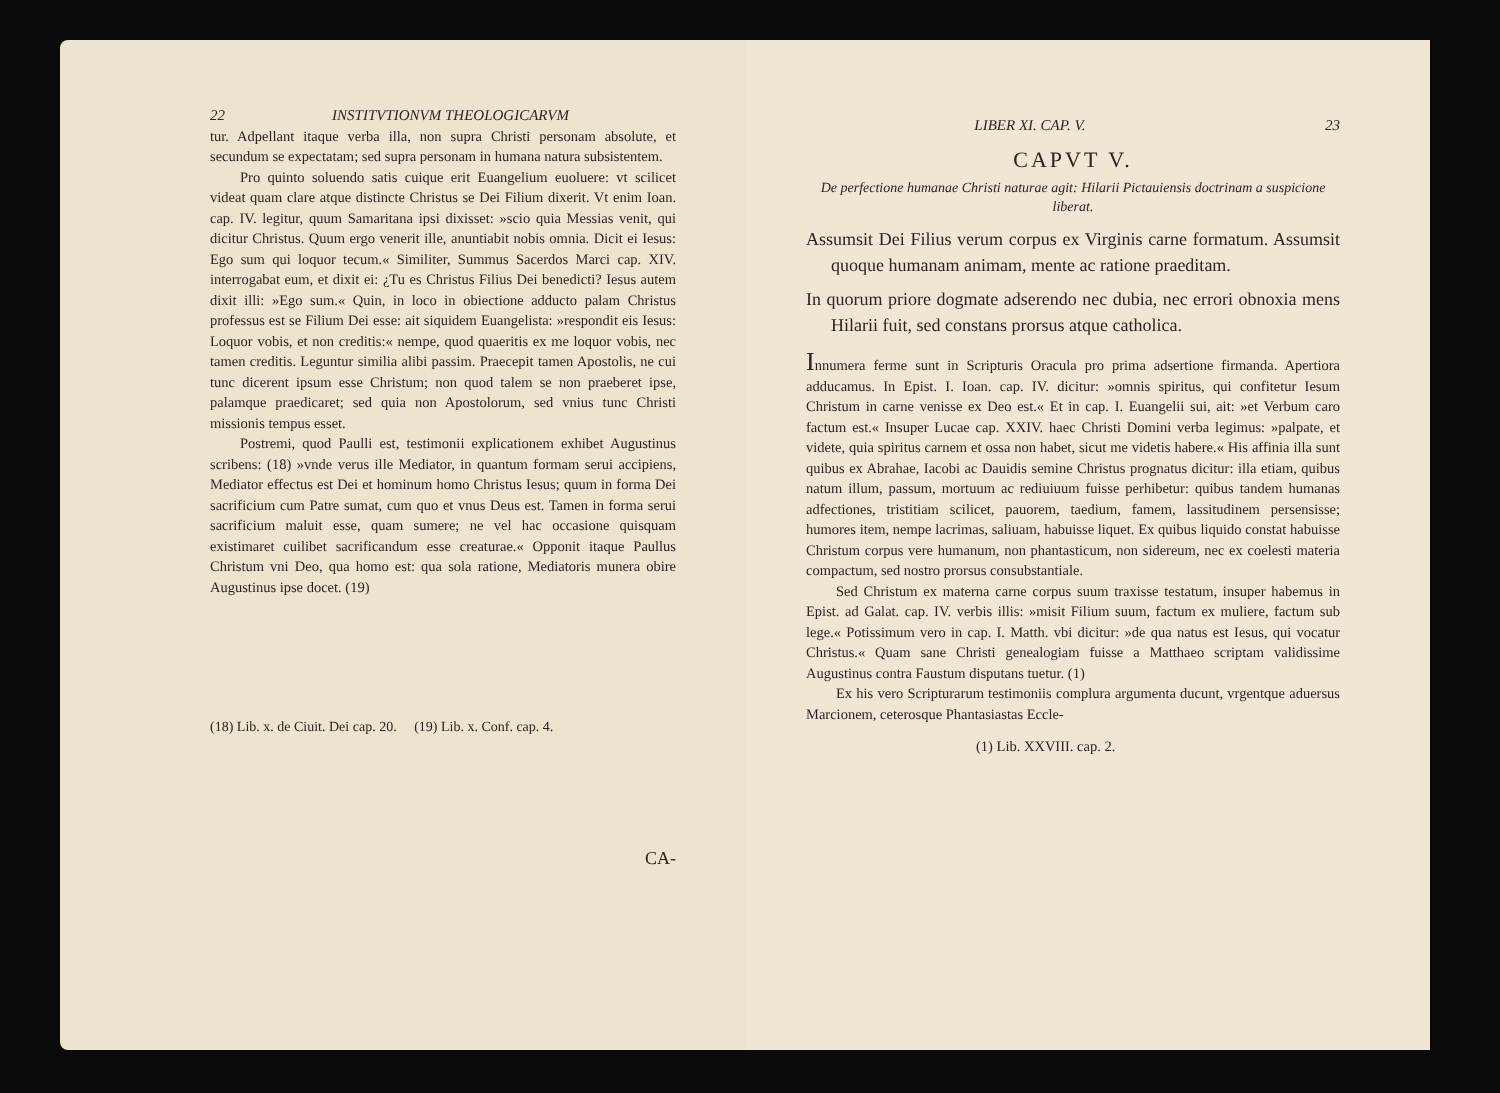22 INSTITVTIONVM THEOLOGICARVM
tur. Adpellant itaque verba illa, non supra Christi personam absolute, et secundum se expectatam; sed supra personam in humana natura subsistentem.
Pro quinto soluendo satis cuique erit Euangelium euoluere: vt scilicet videat quam clare atque distincte Christus se Dei Filium dixerit. Vt enim Ioan. cap. IV. legitur, quum Samaritana ipsi dixisset: »scio quia Messias venit, qui dicitur Christus. Quum ergo venerit ille, anuntiabit nobis omnia. Dicit ei Iesus: Ego sum qui loquor tecum.« Similiter, Summus Sacerdos Marci cap. XIV. interrogabat eum, et dixit ei: ¿Tu es Christus Filius Dei benedicti? Iesus autem dixit illi: »Ego sum.« Quin, in loco in obiectione adducto palam Christus professus est se Filium Dei esse: ait siquidem Euangelista: »respondit eis Iesus: Loquor vobis, et non creditis:« nempe, quod quaeritis ex me loquor vobis, nec tamen creditis. Leguntur similia alibi passim. Praecepit tamen Apostolis, ne cui tunc dicerent ipsum esse Christum; non quod talem se non praeberet ipse, palamque praedicaret; sed quia non Apostolorum, sed vnius tunc Christi missionis tempus esset.
Postremi, quod Paulli est, testimonii explicationem exhibet Augustinus scribens: (18) »vnde verus ille Mediator, in quantum formam serui accipiens, Mediator effectus est Dei et hominum homo Christus Iesus; quum in forma Dei sacrificium cum Patre sumat, cum quo et vnus Deus est. Tamen in forma serui sacrificium maluit esse, quam sumere; ne vel hac occasione quisquam existimaret cuilibet sacrificandum esse creaturae.« Opponit itaque Paullus Christum vni Deo, qua homo est: qua sola ratione, Mediatoris munera obire Augustinus ipse docet. (19)
(18) Lib. x. de Ciuit. Dei cap. 20. (19) Lib. x. Conf. cap. 4.
CA-
LIBER XI. CAP. V. 23
CAPVT V.
De perfectione humanae Christi naturae agit: Hilarii Pictauiensis doctrinam a suspicione liberat.
Assumsit Dei Filius verum corpus ex Virginis carne formatum. Assumsit quoque humanam animam, mente ac ratione praeditam.
In quorum priore dogmate adserendo nec dubia, nec errori obnoxia mens Hilarii fuit, sed constans prorsus atque catholica.
Innumera ferme sunt in Scripturis Oracula pro prima adsertione firmanda. Apertiora adducamus. In Epist. I. Ioan. cap. IV. dicitur: »omnis spiritus, qui confitetur Iesum Christum in carne venisse ex Deo est.« Et in cap. I. Euangelii sui, ait: »et Verbum caro factum est.« Insuper Lucae cap. XXIV. haec Christi Domini verba legimus: »palpate, et videte, quia spiritus carnem et ossa non habet, sicut me videtis habere.« His affinia illa sunt quibus ex Abrahae, Iacobi ac Dauidis semine Christus prognatus dicitur: illa etiam, quibus natum illum, passum, mortuum ac rediuiuum fuisse perhibetur: quibus tandem humanas adfectiones, tristitiam scilicet, pauorem, taedium, famem, lassitudinem persensisse; humores item, nempe lacrimas, saliuam, habuisse liquet. Ex quibus liquido constat habuisse Christum corpus vere humanum, non phantasticum, non sidereum, nec ex coelesti materia compactum, sed nostro prorsus consubstantiale.
Sed Christum ex materna carne corpus suum traxisse testatum, insuper habemus in Epist. ad Galat. cap. IV. verbis illis: »misit Filium suum, factum ex muliere, factum sub lege.« Potissimum vero in cap. I. Matth. vbi dicitur: »de qua natus est Iesus, qui vocatur Christus.« Quam sane Christi genealogiam fuisse a Matthaeo scriptam validissime Augustinus contra Faustum disputans tuetur. (1)
Ex his vero Scripturarum testimoniis complura argumenta ducunt, vrgentque aduersus Marcionem, ceterosque Phantasiastas Eccle-
(1) Lib. XXVIII. cap. 2.